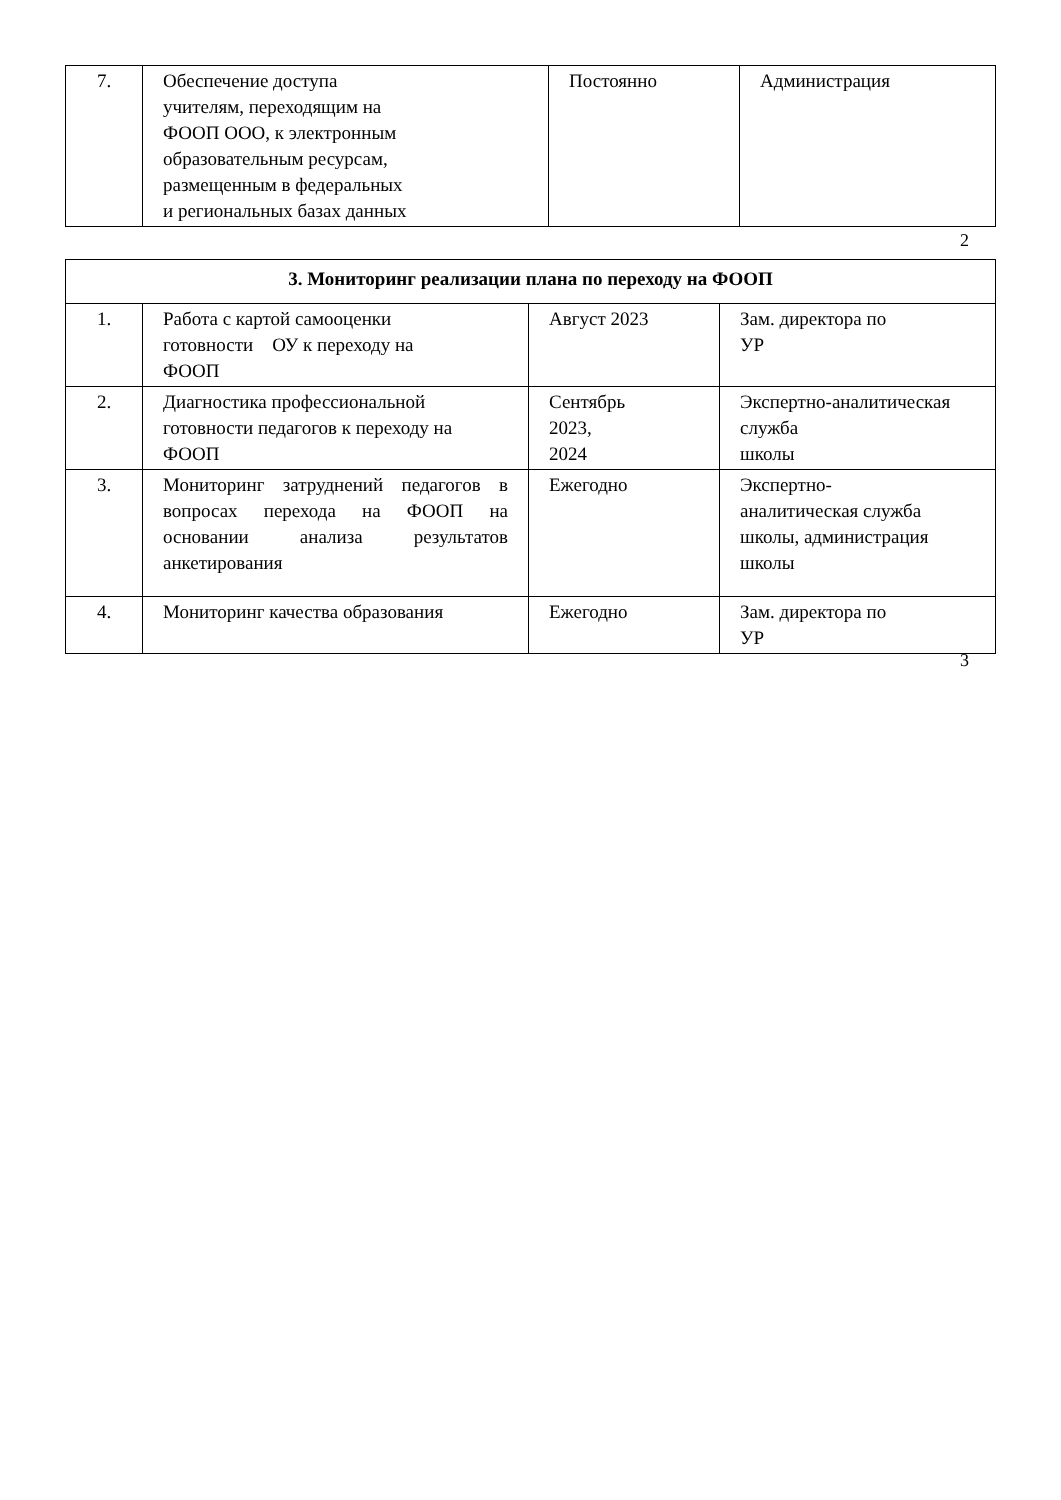| 7. | Обеспечение доступа учителям, переходящим на ФООП ООО, к электронным образовательным ресурсам, размещенным в федеральных и региональных базах данных | Постоянно | Администрация |
2
| 3. Мониторинг реализации плана по переходу на ФООП | | | |
| 1. | Работа с картой самооценки готовности ОУ к переходу на ФООП | Август 2023 | Зам. директора по УР |
| 2. | Диагностика профессиональной готовности педагогов к переходу на ФООП | Сентябрь 2023, 2024 | Экспертно-аналитическая служба школы |
| 3. | Мониторинг затруднений педагогов в вопросах перехода на ФООП на основании анализа результатов анкетирования | Ежегодно | Экспертно- аналитическая служба школы, администрация школы |
| 4. | Мониторинг качества образования | Ежегодно | Зам. директора по УР |
3